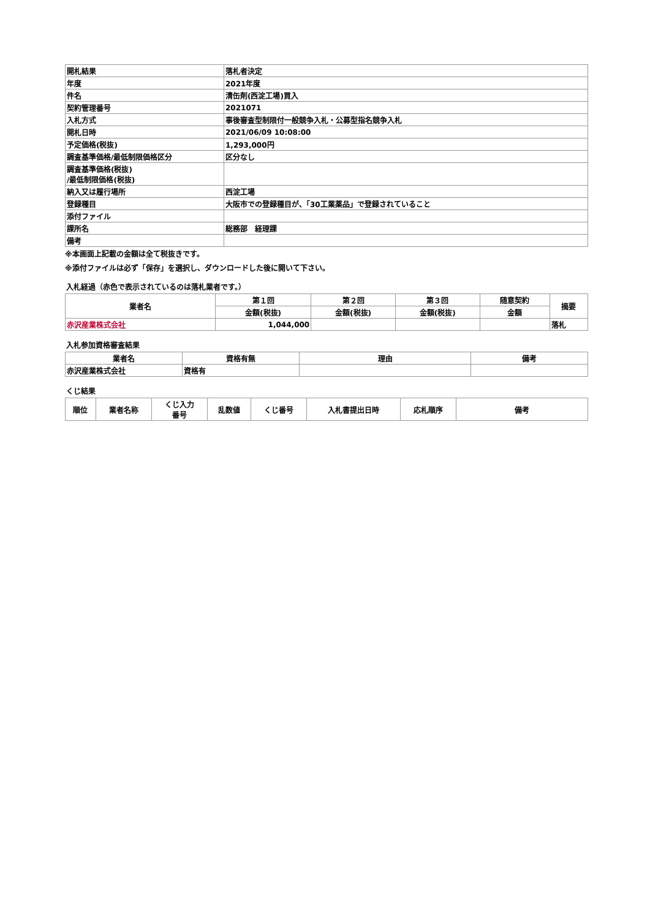| 開札結果 | 落札者決定 |
| 年度 | 2021年度 |
| 件名 | 清缶剤(西淀工場)買入 |
| 契約管理番号 | 2021071 |
| 入札方式 | 事後審査型制限付一般競争入札・公募型指名競争入札 |
| 開札日時 | 2021/06/09 10:08:00 |
| 予定価格(税抜) | 1,293,000円 |
| 調査基準価格/最低制限価格区分 | 区分なし |
| 調査基準価格(税抜) /最低制限価格(税抜) | |
| 納入又は履行場所 | 西淀工場 |
| 登録種目 | 大阪市での登録種目が、「30工業薬品」で登録されていること |
| 添付ファイル | |
| 課所名 | 総務部 経理課 |
| 備考 | |
※本画面上記載の金額は全て税抜きです。
※添付ファイルは必ず「保存」を選択し、ダウンロードした後に開いて下さい。
入札経過（赤色で表示されているのは落札業者です。）
| 業者名 | 第１回 | 第２回 | 第３回 | 随意契約 | 摘要 |
| --- | --- | --- | --- | --- | --- |
| | 金額(税抜) | 金額(税抜) | 金額(税抜) | 金額 | |
| 赤沢産業株式会社 | 1,044,000 | | | | 落札 |
入札参加資格審査結果
| 業者名 | 資格有無 | 理由 | 備考 |
| --- | --- | --- | --- |
| 赤沢産業株式会社 | 資格有 | | |
くじ結果
| 順位 | 業者名称 | くじ入力 番号 | 乱数値 | くじ番号 | 入札書提出日時 | 応札順序 | 備考 |
| --- | --- | --- | --- | --- | --- | --- | --- |